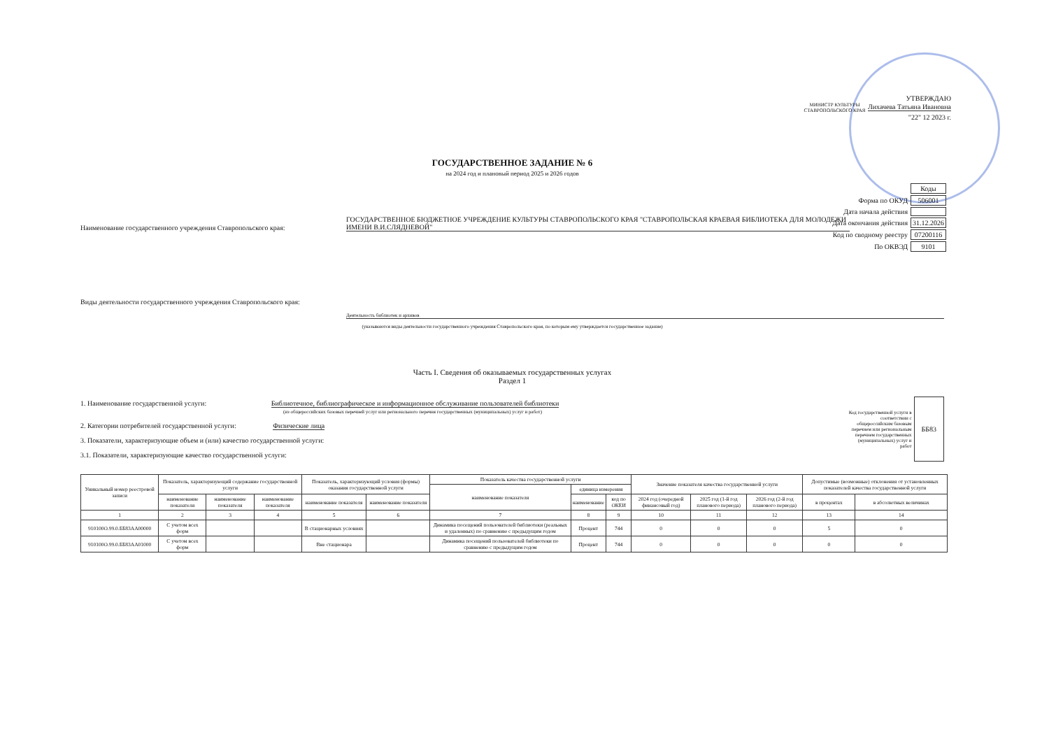УТВЕРЖДАЮ
МИНИСТР КУЛЬТУРЫ СТАВРОПОЛЬСКОГО КРАЯ Лихачева Татьяна Ивановна
"22" 12 2023 г.
| | Коды |
| Форма по ОКУД | 506001 |
| Дата начала действия | |
| Дата окончания действия | 31.12.2026 |
| Код по сводному реестру | 07200116 |
| По ОКВЭД | 9101 |
ГОСУДАРСТВЕННОЕ ЗАДАНИЕ № 6
на 2024 год и плановый период 2025 и 2026 годов
Наименование государственного учреждения Ставропольского края:
ГОСУДАРСТВЕННОЕ БЮДЖЕТНОЕ УЧРЕЖДЕНИЕ КУЛЬТУРЫ СТАВРОПОЛЬСКОГО КРАЯ "СТАВРОПОЛЬСКАЯ КРАЕВАЯ БИБЛИОТЕКА ДЛЯ МОЛОДЕЖИ ИМЕНИ В.И.СЛЯДНЕВОЙ"
Виды деятельности государственного учреждения Ставропольского края:
Деятельность библиотек и архивов
(указываются виды деятельности государственного учреждения Ставропольского края, по которым ему утверждается государственное задание)
Часть I. Сведения об оказываемых государственных услугах
Раздел 1
1. Наименование государственной услуги: Библиотечное, библиографическое и информационное обслуживание пользователей библиотеки
(из общероссийских базовых перечней услуг или регионального перечня государственных (муниципальных) услуг и работ)
2. Категории потребителей государственной услуги: Физические лица
3. Показатели, характеризующие объем и (или) качество государственной услуги:
3.1. Показатели, характеризующие качество государственной услуги:
Код государственной услуги в соответствии с общероссийским базовым перечнем или региональным перечнем государственных (муниципальных) услуг и работ ББ83
| Уникальный номер реестровой записи | Показатель, характеризующий содержание государственной услуги | | | Показатель, характеризующий условия (формы) оказания государственной услуги | | Показатель качества государственной услуги | | | Значение показателя качества государственной услуги | | | Допустимые (возможные) отклонения от установленных показателей качества государственной услуги | |
| --- | --- | --- | --- | --- | --- | --- | --- | --- | --- | --- | --- | --- | --- |
| | | | | | | наименование показателя | единица измерения | | | | | | |
| | наименование показателя | наименование показателя | наименование показателя | наименование показателя | наименование показателя | | наименование | код по ОКЕИ | 2024 год (очередной финансовый год) | 2025 год (1-й год планового периода) | 2026 год (2-й год планового периода) | в процентах | в абсолютных величинах |
| 1 | 2 | 3 | 4 | 5 | 6 | 7 | 8 | 9 | 10 | 11 | 12 | 13 | 14 |
| 910100О.99.0.ББ83АА00000 | С учетом всех форм | | | В стационарных условиях | | Динамика посещений пользователей библиотеки (реальных и удаленных) по сравнению с предыдущим годом | Процент | 744 | 0 | 0 | 0 | 5 | 0 |
| 910100О.99.0.ББ83АА01000 | С учетом всех форм | | | Вне стационара | | Динамика посещений пользователей библиотеки по сравнению с предыдущим годом | Процент | 744 | 0 | 0 | 0 | 0 | 0 |